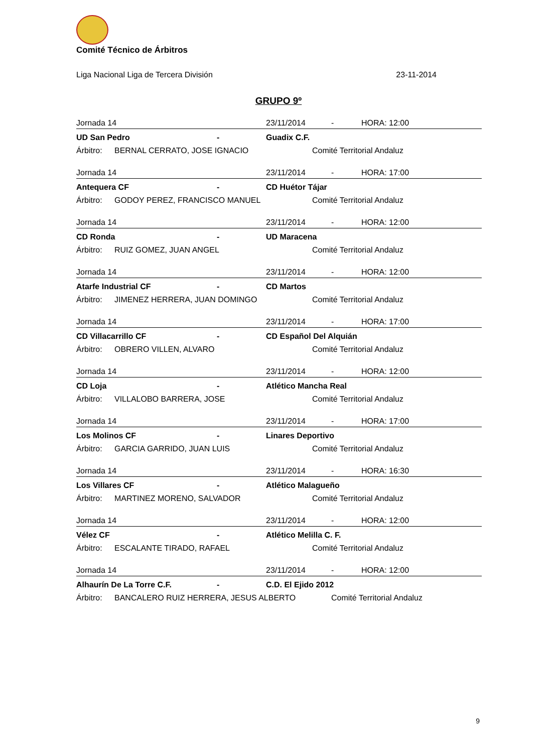Comité Técnico de Árbitros
Liga Nacional Liga de Tercera División 23-11-2014
GRUPO 9º
Jornada 14 23/11/2014 - HORA: 12:00
UD San Pedro - Guadix C.F.
Árbitro: BERNAL CERRATO, JOSE IGNACIO Comité Territorial Andaluz
Jornada 14 23/11/2014 - HORA: 17:00
Antequera CF - CD Huétor Tájar
Árbitro: GODOY PEREZ, FRANCISCO MANUEL Comité Territorial Andaluz
Jornada 14 23/11/2014 - HORA: 12:00
CD Ronda - UD Maracena
Árbitro: RUIZ GOMEZ, JUAN ANGEL Comité Territorial Andaluz
Jornada 14 23/11/2014 - HORA: 12:00
Atarfe Industrial CF - CD Martos
Árbitro: JIMENEZ HERRERA, JUAN DOMINGO Comité Territorial Andaluz
Jornada 14 23/11/2014 - HORA: 17:00
CD Villacarrillo CF - CD Español Del Alquián
Árbitro: OBRERO VILLEN, ALVARO Comité Territorial Andaluz
Jornada 14 23/11/2014 - HORA: 12:00
CD Loja - Atlético Mancha Real
Árbitro: VILLALOBO BARRERA, JOSE Comité Territorial Andaluz
Jornada 14 23/11/2014 - HORA: 17:00
Los Molinos CF - Linares Deportivo
Árbitro: GARCIA GARRIDO, JUAN LUIS Comité Territorial Andaluz
Jornada 14 23/11/2014 - HORA: 16:30
Los Villares CF - Atlético Malagueño
Árbitro: MARTINEZ MORENO, SALVADOR Comité Territorial Andaluz
Jornada 14 23/11/2014 - HORA: 12:00
Vélez CF - Atlético Melilla C. F.
Árbitro: ESCALANTE TIRADO, RAFAEL Comité Territorial Andaluz
Jornada 14 23/11/2014 - HORA: 12:00
Alhaurín De La Torre C.F. - C.D. El Ejido 2012
Árbitro: BANCALERO RUIZ HERRERA, JESUS ALBERTO Comité Territorial Andaluz
9